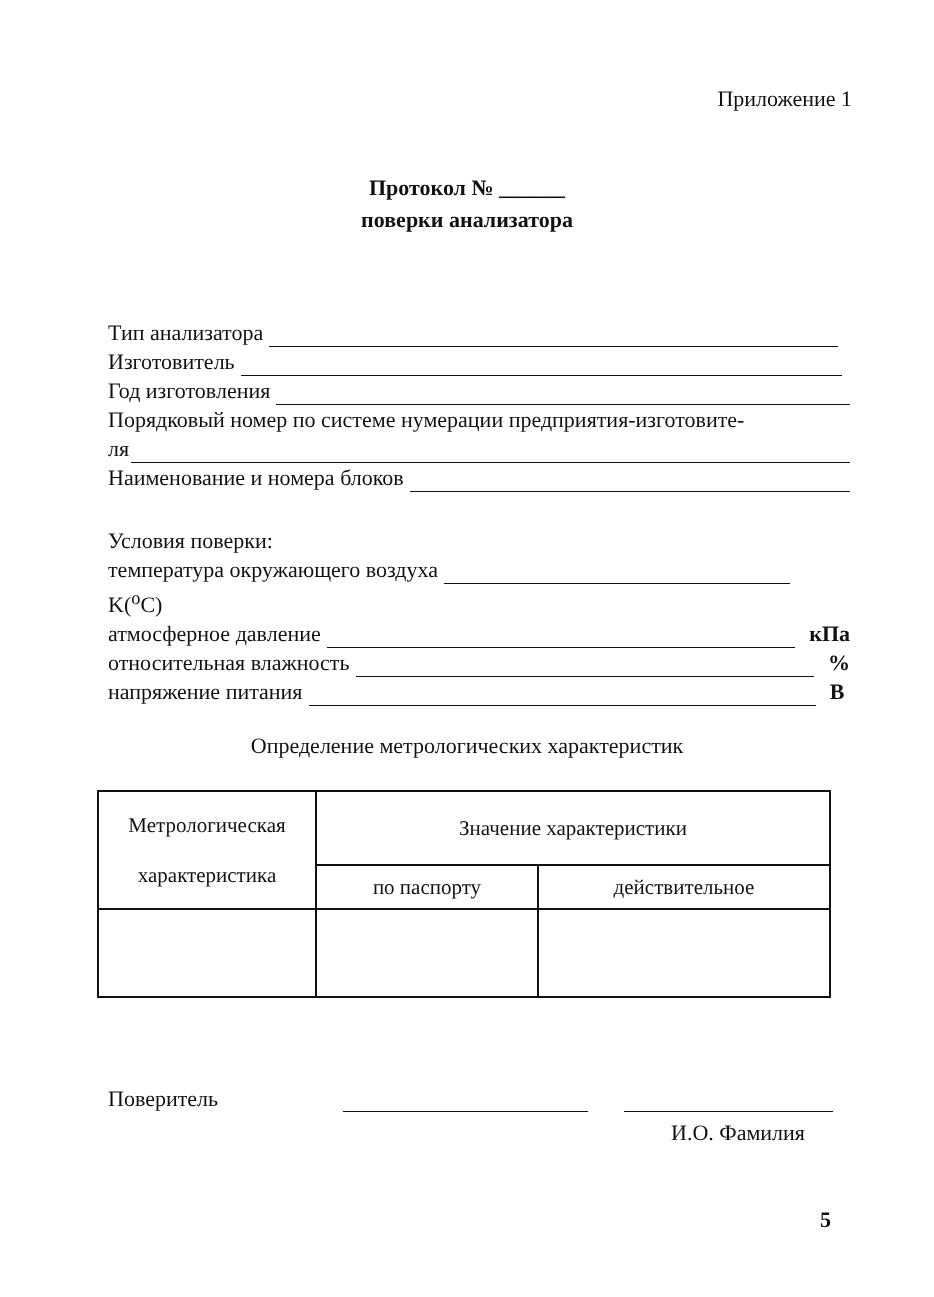Приложение 1
Протокол № ______
поверки анализатора
Тип анализатора
Изготовитель
Год изготовления
Порядковый номер по системе нумерации предприятия-изготовите-
ля
Наименование и номера блоков
Условия поверки:
температура окружающего воздуха
K(<sup>o</sup>C)
атмосферное давление кПа
относительная влажность %
напряжение питания В
Определение метрологических характеристик
| Метрологическая характеристика | Значение характеристики | |
| --- | --- | --- |
| | по паспорту | действительное |
Поверитель
И.О. Фамилия
5